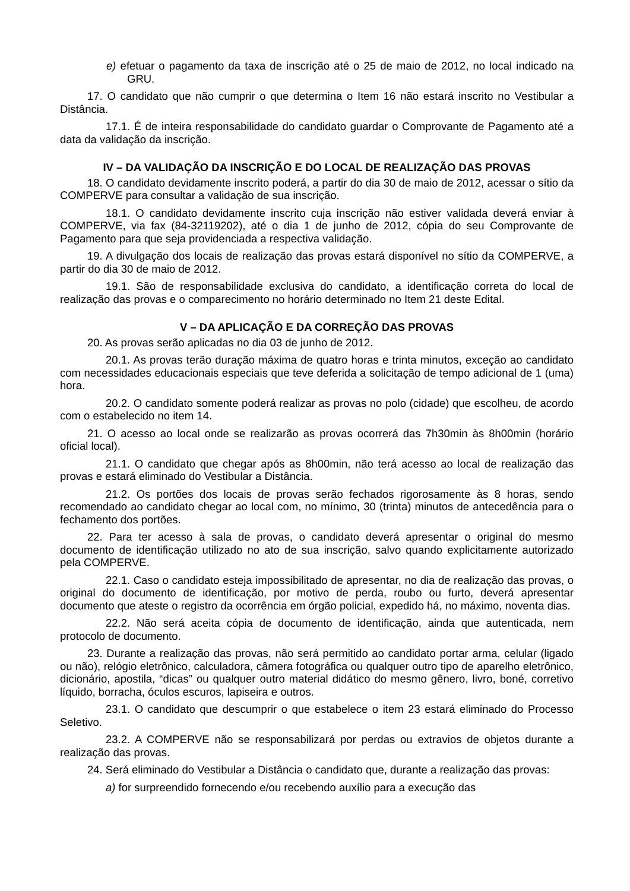e) efetuar o pagamento da taxa de inscrição até o 25 de maio de 2012, no local indicado na GRU.
17. O candidato que não cumprir o que determina o Item 16 não estará inscrito no Vestibular a Distância.
17.1. É de inteira responsabilidade do candidato guardar o Comprovante de Pagamento até a data da validação da inscrição.
IV – DA VALIDAÇÃO DA INSCRIÇÃO E DO LOCAL DE REALIZAÇÃO DAS PROVAS
18. O candidato devidamente inscrito poderá, a partir do dia 30 de maio de 2012, acessar o sítio da COMPERVE para consultar a validação de sua inscrição.
18.1. O candidato devidamente inscrito cuja inscrição não estiver validada deverá enviar à COMPERVE, via fax (84-32119202), até o dia 1 de junho de 2012, cópia do seu Comprovante de Pagamento para que seja providenciada a respectiva validação.
19. A divulgação dos locais de realização das provas estará disponível no sítio da COMPERVE, a partir do dia 30 de maio de 2012.
19.1. São de responsabilidade exclusiva do candidato, a identificação correta do local de realização das provas e o comparecimento no horário determinado no Item 21 deste Edital.
V – DA APLICAÇÃO E DA CORREÇÃO DAS PROVAS
20. As provas serão aplicadas no dia 03 de junho de 2012.
20.1. As provas terão duração máxima de quatro horas e trinta minutos, exceção ao candidato com necessidades educacionais especiais que teve deferida a solicitação de tempo adicional de 1 (uma) hora.
20.2. O candidato somente poderá realizar as provas no polo (cidade) que escolheu, de acordo com o estabelecido no item 14.
21. O acesso ao local onde se realizarão as provas ocorrerá das 7h30min às 8h00min (horário oficial local).
21.1. O candidato que chegar após as 8h00min, não terá acesso ao local de realização das provas e estará eliminado do Vestibular a Distância.
21.2. Os portões dos locais de provas serão fechados rigorosamente às 8 horas, sendo recomendado ao candidato chegar ao local com, no mínimo, 30 (trinta) minutos de antecedência para o fechamento dos portões.
22. Para ter acesso à sala de provas, o candidato deverá apresentar o original do mesmo documento de identificação utilizado no ato de sua inscrição, salvo quando explicitamente autorizado pela COMPERVE.
22.1. Caso o candidato esteja impossibilitado de apresentar, no dia de realização das provas, o original do documento de identificação, por motivo de perda, roubo ou furto, deverá apresentar documento que ateste o registro da ocorrência em órgão policial, expedido há, no máximo, noventa dias.
22.2. Não será aceita cópia de documento de identificação, ainda que autenticada, nem protocolo de documento.
23. Durante a realização das provas, não será permitido ao candidato portar arma, celular (ligado ou não), relógio eletrônico, calculadora, câmera fotográfica ou qualquer outro tipo de aparelho eletrônico, dicionário, apostila, “dicas” ou qualquer outro material didático do mesmo gênero, livro, boné, corretivo líquido, borracha, óculos escuros, lapiseira e outros.
23.1. O candidato que descumprir o que estabelece o item 23 estará eliminado do Processo Seletivo.
23.2. A COMPERVE não se responsabilizará por perdas ou extravios de objetos durante a realização das provas.
24. Será eliminado do Vestibular a Distância o candidato que, durante a realização das provas:
a) for surpreendido fornecendo e/ou recebendo auxílio para a execução das